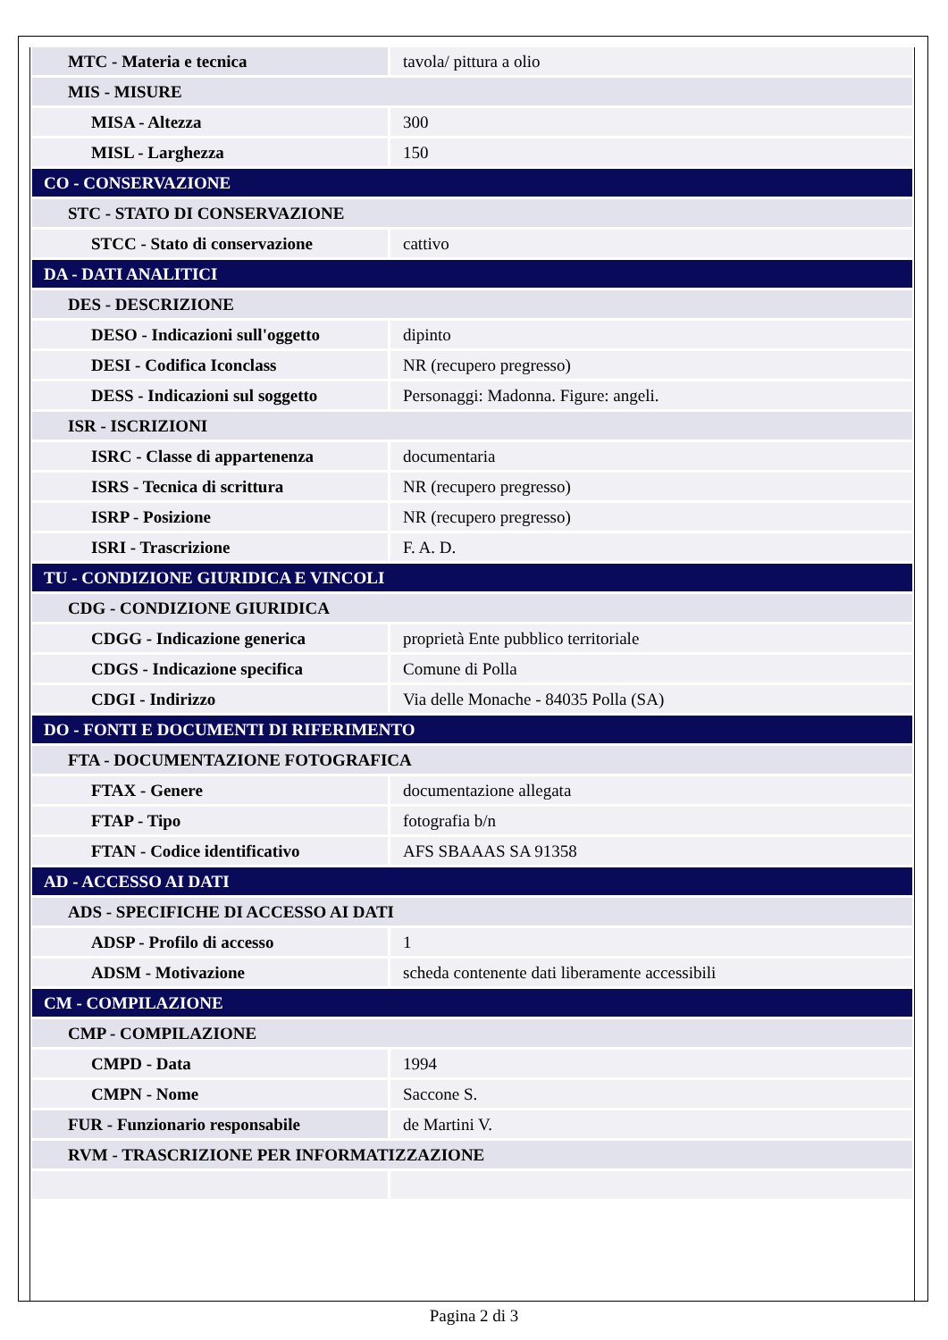| MTC - Materia e tecnica | tavola/ pittura a olio |
| MIS - MISURE | |
| MISA - Altezza | 300 |
| MISL - Larghezza | 150 |
| CO - CONSERVAZIONE | |
| STC - STATO DI CONSERVAZIONE | |
| STCC - Stato di conservazione | cattivo |
| DA - DATI ANALITICI | |
| DES - DESCRIZIONE | |
| DESO - Indicazioni sull'oggetto | dipinto |
| DESI - Codifica Iconclass | NR (recupero pregresso) |
| DESS - Indicazioni sul soggetto | Personaggi: Madonna. Figure: angeli. |
| ISR - ISCRIZIONI | |
| ISRC - Classe di appartenenza | documentaria |
| ISRS - Tecnica di scrittura | NR (recupero pregresso) |
| ISRP - Posizione | NR (recupero pregresso) |
| ISRI - Trascrizione | F. A. D. |
| TU - CONDIZIONE GIURIDICA E VINCOLI | |
| CDG - CONDIZIONE GIURIDICA | |
| CDGG - Indicazione generica | proprietà Ente pubblico territoriale |
| CDGS - Indicazione specifica | Comune di Polla |
| CDGI - Indirizzo | Via delle Monache - 84035 Polla (SA) |
| DO - FONTI E DOCUMENTI DI RIFERIMENTO | |
| FTA - DOCUMENTAZIONE FOTOGRAFICA | |
| FTAX - Genere | documentazione allegata |
| FTAP - Tipo | fotografia b/n |
| FTAN - Codice identificativo | AFS SBAAAS SA 91358 |
| AD - ACCESSO AI DATI | |
| ADS - SPECIFICHE DI ACCESSO AI DATI | |
| ADSP - Profilo di accesso | 1 |
| ADSM - Motivazione | scheda contenente dati liberamente accessibili |
| CM - COMPILAZIONE | |
| CMP - COMPILAZIONE | |
| CMPD - Data | 1994 |
| CMPN - Nome | Saccone S. |
| FUR - Funzionario responsabile | de Martini V. |
| RVM - TRASCRIZIONE PER INFORMATIZZAZIONE | |
Pagina 2 di 3